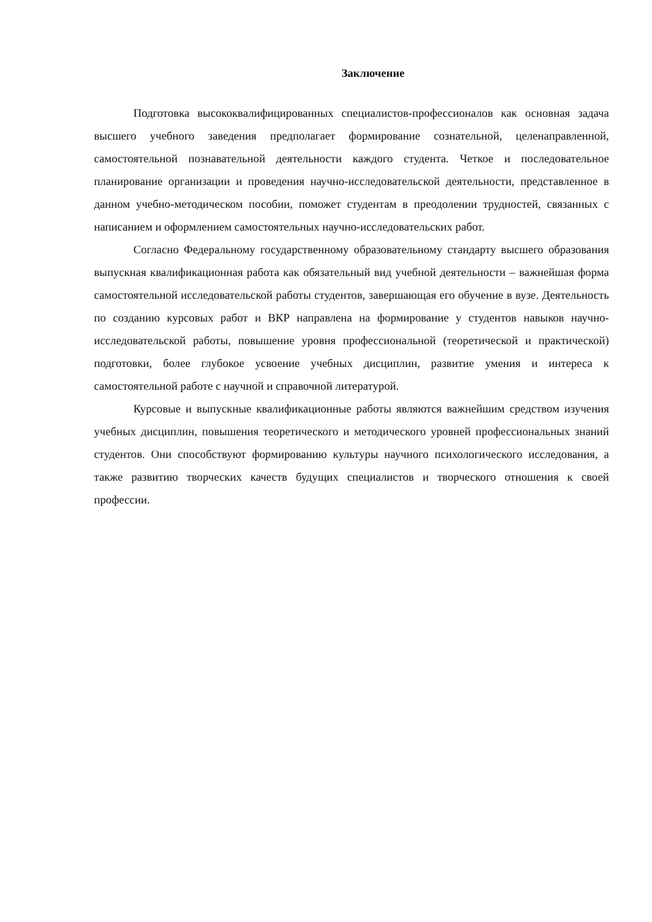Заключение
Подготовка высококвалифицированных специалистов-профессионалов как основная задача высшего учебного заведения предполагает формирование сознательной, целенаправленной, самостоятельной познавательной деятельности каждого студента. Четкое и последовательное планирование организации и проведения научно-исследовательской деятельности, представленное в данном учебно-методическом пособии, поможет студентам в преодолении трудностей, связанных с написанием и оформлением самостоятельных научно-исследовательских работ.
Согласно Федеральному государственному образовательному стандарту высшего образования выпускная квалификационная работа как обязательный вид учебной деятельности – важнейшая форма самостоятельной исследовательской работы студентов, завершающая его обучение в вузе. Деятельность по созданию курсовых работ и ВКР направлена на формирование у студентов навыков научно-исследовательской работы, повышение уровня профессиональной (теоретической и практической) подготовки, более глубокое усвоение учебных дисциплин, развитие умения и интереса к самостоятельной работе с научной и справочной литературой.
Курсовые и выпускные квалификационные работы являются важнейшим средством изучения учебных дисциплин, повышения теоретического и методического уровней профессиональных знаний студентов. Они способствуют формированию культуры научного психологического исследования, а также развитию творческих качеств будущих специалистов и творческого отношения к своей профессии.